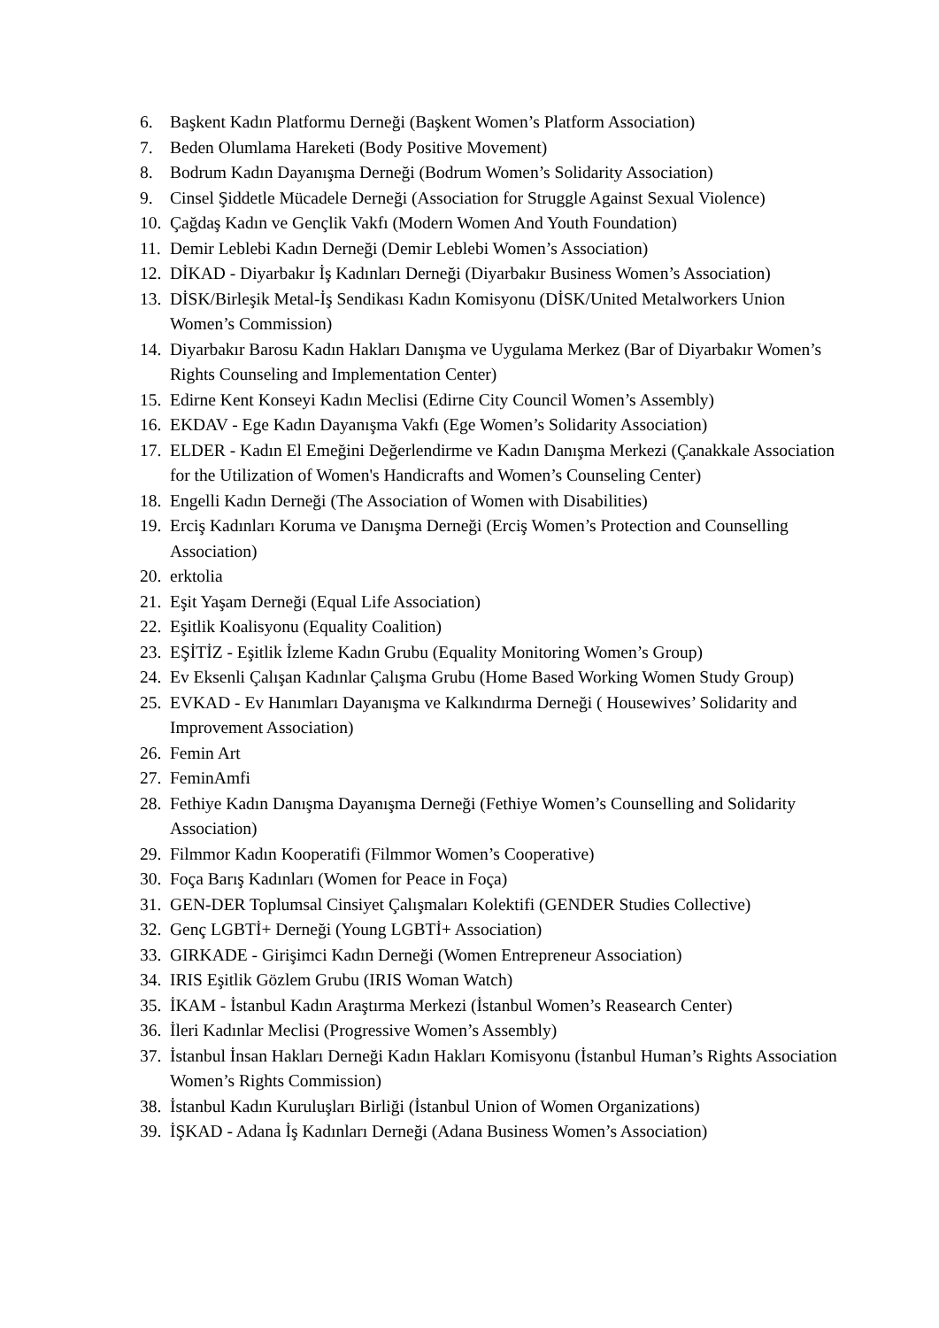6. Başkent Kadın Platformu Derneği (Başkent Women’s Platform Association)
7. Beden Olumlama Hareketi (Body Positive Movement)
8. Bodrum Kadın Dayanışma Derneği (Bodrum Women’s Solidarity Association)
9. Cinsel Şiddetle Mücadele Derneği (Association for Struggle Against Sexual Violence)
10. Çağdaş Kadın ve Gençlik Vakfı (Modern Women And Youth Foundation)
11. Demir Leblebi Kadın Derneği (Demir Leblebi Women’s Association)
12. DİKAD - Diyarbakır İş Kadınları Derneği (Diyarbakır Business Women’s Association)
13. DİSK/Birleşik Metal-İş Sendikası Kadın Komisyonu (DİSK/United Metalworkers Union Women’s Commission)
14. Diyarbakır Barosu Kadın Hakları Danışma ve Uygulama Merkez (Bar of Diyarbakır Women’s Rights Counseling and Implementation Center)
15. Edirne Kent Konseyi Kadın Meclisi (Edirne City Council Women’s Assembly)
16. EKDAV - Ege Kadın Dayanışma Vakfı (Ege Women’s Solidarity Association)
17. ELDER - Kadın El Emeğini Değerlendirme ve Kadın Danışma Merkezi (Çanakkale Association for the Utilization of Women's Handicrafts and Women’s Counseling Center)
18. Engelli Kadın Derneği (The Association of Women with Disabilities)
19. Erciş Kadınları Koruma ve Danışma Derneği (Erciş Women’s Protection and Counselling Association)
20. erktolia
21. Eşit Yaşam Derneği (Equal Life Association)
22. Eşitlik Koalisyonu (Equality Coalition)
23. EŞİTİZ - Eşitlik İzleme Kadın Grubu (Equality Monitoring Women’s Group)
24. Ev Eksenli Çalışan Kadınlar Çalışma Grubu (Home Based Working Women Study Group)
25. EVKAD - Ev Hanımları Dayanışma ve Kalkındırma Derneği ( Housewives’ Solidarity and Improvement Association)
26. Femin Art
27. FeminAmfi
28. Fethiye Kadın Danışma Dayanışma Derneği (Fethiye Women’s Counselling and Solidarity Association)
29. Filmmor Kadın Kooperatifi (Filmmor Women’s Cooperative)
30. Foça Barış Kadınları (Women for Peace in Foça)
31. GEN-DER Toplumsal Cinsiyet Çalışmaları Kolektifi (GENDER Studies Collective)
32. Genç LGBTİ+ Derneği (Young LGBTİ+ Association)
33. GIRKADE - Girişimci Kadın Derneği (Women Entrepreneur Association)
34. IRIS Eşitlik Gözlem Grubu (IRIS Woman Watch)
35. İKAM - İstanbul Kadın Araştırma Merkezi (İstanbul Women’s Reasearch Center)
36. İleri Kadınlar Meclisi (Progressive Women’s Assembly)
37. İstanbul İnsan Hakları Derneği Kadın Hakları Komisyonu (İstanbul Human’s Rights Association Women’s Rights Commission)
38. İstanbul Kadın Kuruluşları Birliği (İstanbul Union of Women Organizations)
39. İŞKAD - Adana İş Kadınları Derneği (Adana Business Women’s Association)